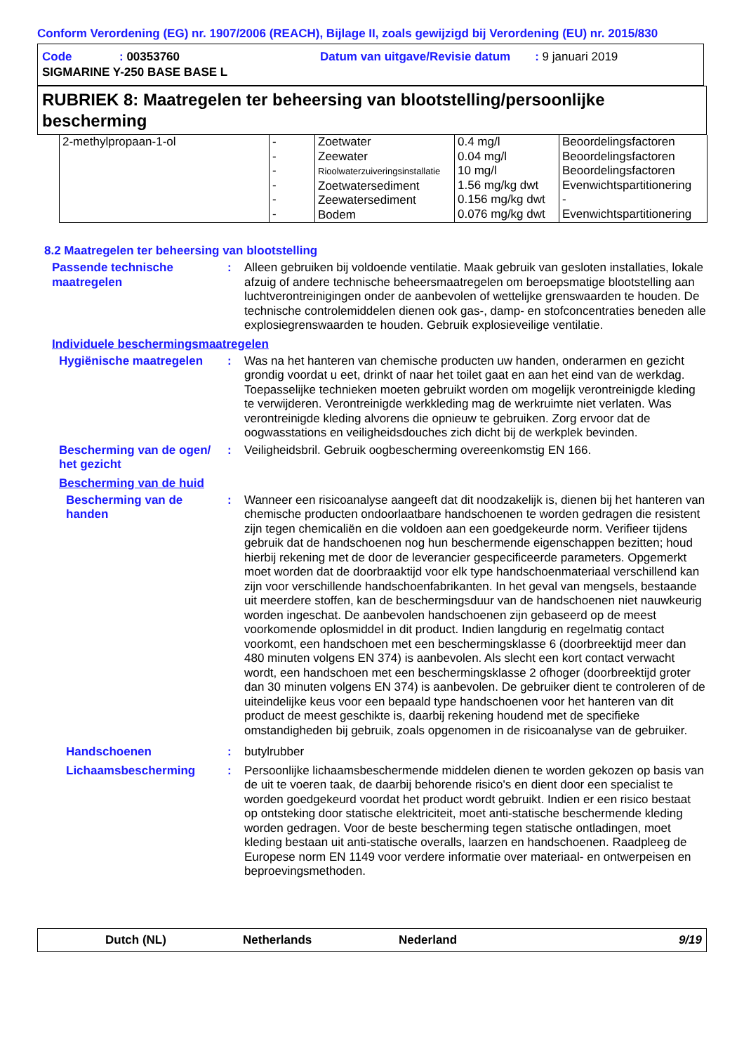Conform Verordening (EG) nr. 1907/2006 (REACH), Bijlage II, zoals gewijzigd bij Verordening (EU) nr. 2015/830
Code: 00353760 Datum van uitgave/Revisie datum: 9 januari 2019
SIGMARINE Y-250 BASE BASE L
RUBRIEK 8: Maatregelen ter beheersing van blootstelling/persoonlijke bescherming
| 2-methylpropaan-1-ol | - - - - - - | Zoetwater Zeewater Rioolwaterzuiveringsinstallatie Zoetwatersediment Zeewatersediment Bodem | 0.4 mg/l 0.04 mg/l 10 mg/l 1.56 mg/kg dwt 0.156 mg/kg dwt 0.076 mg/kg dwt | Beoordelingsfactoren Beoordelingsfactoren Beoordelingsfactoren Evenwichtspartitionering - Evenwichtspartitionering |
8.2 Maatregelen ter beheersing van blootstelling
Passende technische maatregelen
: Alleen gebruiken bij voldoende ventilatie. Maak gebruik van gesloten installaties, lokale afzuig of andere technische beheersmaatregelen om beroepsmatige blootstelling aan luchtverontreinigingen onder de aanbevolen of wettelijke grenswaarden te houden. De technische controlemiddelen dienen ook gas-, damp- en stofconcentraties beneden alle explosiegrenswaarden te houden. Gebruik explosieveilige ventilatie.
Individuele beschermingsmaatregelen
Hygiënische maatregelen : Was na het hanteren van chemische producten uw handen, onderarmen en gezicht grondig voordat u eet, drinkt of naar het toilet gaat en aan het eind van de werkdag. Toepasselijke technieken moeten gebruikt worden om mogelijk verontreinigde kleding te verwijderen. Verontreinigde werkkleding mag de werkruimte niet verlaten. Was verontreinigde kleding alvorens die opnieuw te gebruiken. Zorg ervoor dat de oogwasstations en veiligheidsdouches zich dicht bij de werkplek bevinden.
Bescherming van de ogen/ het gezicht
: Veiligheidsbril. Gebruik oogbescherming overeenkomstig EN 166.
Bescherming van de huid
Bescherming van de handen
: Wanneer een risicoanalyse aangeeft dat dit noodzakelijk is, dienen bij het hanteren van chemische producten ondoorlaatbare handschoenen te worden gedragen die resistent zijn tegen chemicaliën en die voldoen aan een goedgekeurde norm. Verifieer tijdens gebruik dat de handschoenen nog hun beschermende eigenschappen bezitten; houd hierbij rekening met de door de leverancier gespecificeerde parameters. Opgemerkt moet worden dat de doorbraaktijd voor elk type handschoenmateriaal verschillend kan zijn voor verschillende handschoenfabrikanten. In het geval van mengsels, bestaande uit meerdere stoffen, kan de beschermingsduur van de handschoenen niet nauwkeurig worden ingeschat. De aanbevolen handschoenen zijn gebaseerd op de meest voorkomende oplosmiddel in dit product. Indien langdurig en regelmatig contact voorkomt, een handschoen met een beschermingsklasse 6 (doorbreektijd meer dan 480 minuten volgens EN 374) is aanbevolen. Als slecht een kort contact verwacht wordt, een handschoen met een beschermingsklasse 2 ofhoger (doorbreektijd groter dan 30 minuten volgens EN 374) is aanbevolen. De gebruiker dient te controleren of de uiteindelijke keus voor een bepaald type handschoenen voor het hanteren van dit product de meest geschikte is, daarbij rekening houdend met de specifieke omstandigheden bij gebruik, zoals opgenomen in de risicoanalyse van de gebruiker.
Handschoenen : butylrubber
Lichaamsbescherming : Persoonlijke lichaamsbeschermende middelen dienen te worden gekozen op basis van de uit te voeren taak, de daarbij behorende risico's en dient door een specialist te worden goedgekeurd voordat het product wordt gebruikt. Indien er een risico bestaat op ontsteking door statische elektriciteit, moet anti-statische beschermende kleding worden gedragen. Voor de beste bescherming tegen statische ontladingen, moet kleding bestaan uit anti-statische overalls, laarzen en handschoenen. Raadpleeg de Europese norm EN 1149 voor verdere informatie over materiaal- en ontwerpeisen en beproevingsmethoden.
Dutch (NL) Netherlands Nederland 9/19